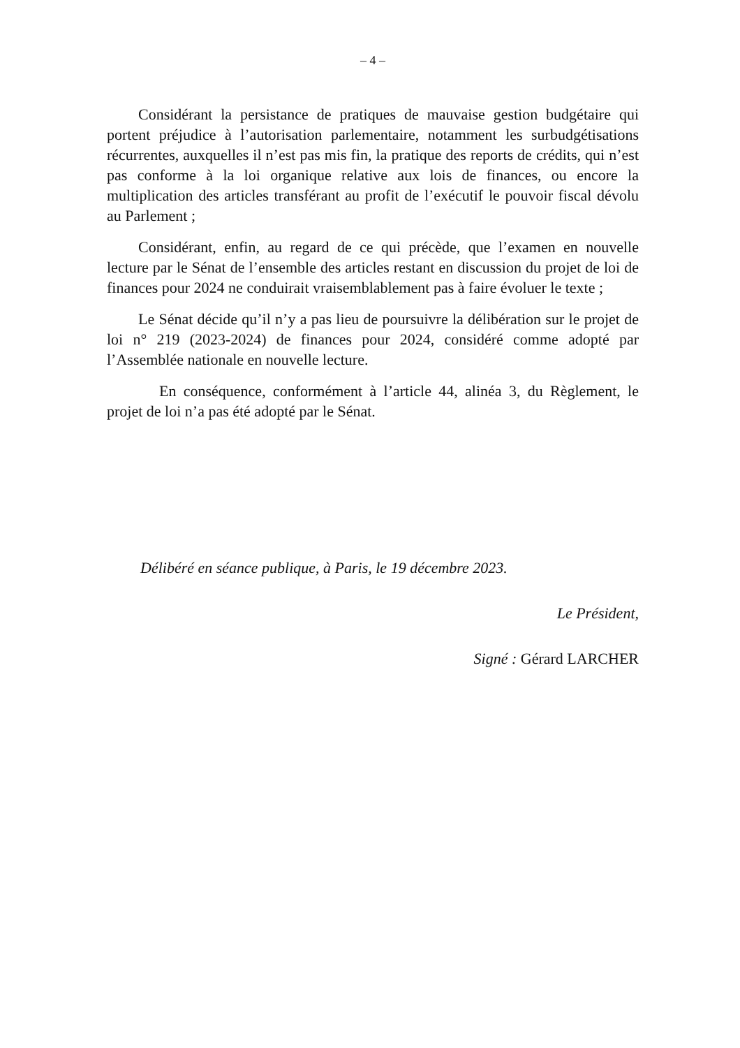– 4 –
Considérant la persistance de pratiques de mauvaise gestion budgétaire qui portent préjudice à l’autorisation parlementaire, notamment les surbudgétisations récurrentes, auxquelles il n’est pas mis fin, la pratique des reports de crédits, qui n’est pas conforme à la loi organique relative aux lois de finances, ou encore la multiplication des articles transférant au profit de l’exécutif le pouvoir fiscal dévolu au Parlement ;
Considérant, enfin, au regard de ce qui précède, que l’examen en nouvelle lecture par le Sénat de l’ensemble des articles restant en discussion du projet de loi de finances pour 2024 ne conduirait vraisemblablement pas à faire évoluer le texte ;
Le Sénat décide qu’il n’y a pas lieu de poursuivre la délibération sur le projet de loi n° 219 (2023-2024) de finances pour 2024, considéré comme adopté par l’Assemblée nationale en nouvelle lecture.
En conséquence, conformément à l’article 44, alinéa 3, du Règlement, le projet de loi n’a pas été adopté par le Sénat.
Délibéré en séance publique, à Paris, le 19 décembre 2023.
Le Président,
Signé : Gérard LARCHER